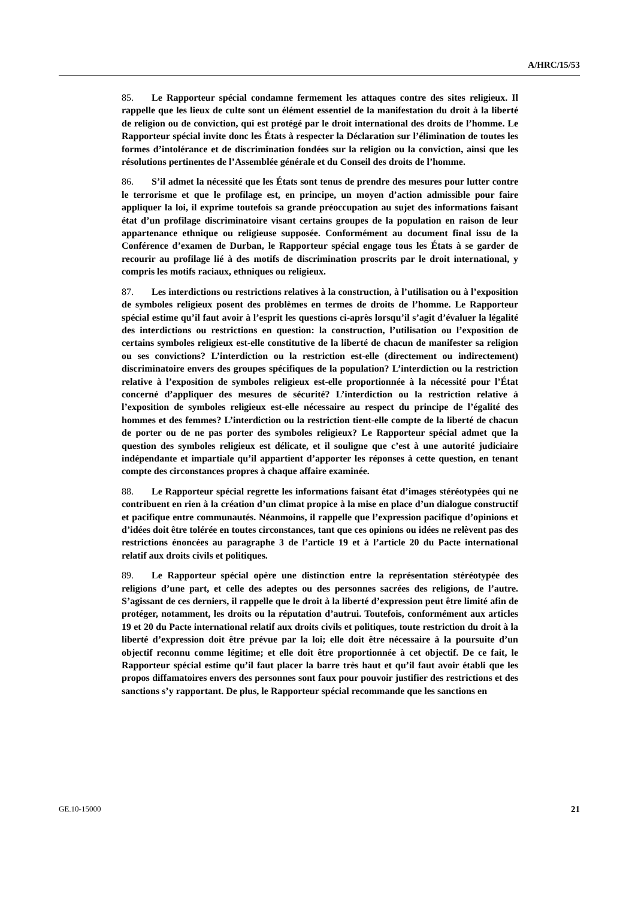A/HRC/15/53
85. Le Rapporteur spécial condamne fermement les attaques contre des sites religieux. Il rappelle que les lieux de culte sont un élément essentiel de la manifestation du droit à la liberté de religion ou de conviction, qui est protégé par le droit international des droits de l’homme. Le Rapporteur spécial invite donc les États à respecter la Déclaration sur l’élimination de toutes les formes d’intolérance et de discrimination fondées sur la religion ou la conviction, ainsi que les résolutions pertinentes de l’Assemblée générale et du Conseil des droits de l’homme.
86. S’il admet la nécessité que les États sont tenus de prendre des mesures pour lutter contre le terrorisme et que le profilage est, en principe, un moyen d’action admissible pour faire appliquer la loi, il exprime toutefois sa grande préoccupation au sujet des informations faisant état d’un profilage discriminatoire visant certains groupes de la population en raison de leur appartenance ethnique ou religieuse supposée. Conformément au document final issu de la Conférence d’examen de Durban, le Rapporteur spécial engage tous les États à se garder de recourir au profilage lié à des motifs de discrimination proscrits par le droit international, y compris les motifs raciaux, ethniques ou religieux.
87. Les interdictions ou restrictions relatives à la construction, à l’utilisation ou à l’exposition de symboles religieux posent des problèmes en termes de droits de l’homme. Le Rapporteur spécial estime qu’il faut avoir à l’esprit les questions ci-après lorsqu’il s’agit d’évaluer la légalité des interdictions ou restrictions en question: la construction, l’utilisation ou l’exposition de certains symboles religieux est-elle constitutive de la liberté de chacun de manifester sa religion ou ses convictions? L’interdiction ou la restriction est-elle (directement ou indirectement) discriminatoire envers des groupes spécifiques de la population? L’interdiction ou la restriction relative à l’exposition de symboles religieux est-elle proportionnée à la nécessité pour l’État concerné d’appliquer des mesures de sécurité? L’interdiction ou la restriction relative à l’exposition de symboles religieux est-elle nécessaire au respect du principe de l’égalité des hommes et des femmes? L’interdiction ou la restriction tient-elle compte de la liberté de chacun de porter ou de ne pas porter des symboles religieux? Le Rapporteur spécial admet que la question des symboles religieux est délicate, et il souligne que c’est à une autorité judiciaire indépendante et impartiale qu’il appartient d’apporter les réponses à cette question, en tenant compte des circonstances propres à chaque affaire examinée.
88. Le Rapporteur spécial regrette les informations faisant état d’images stéréotypées qui ne contribuent en rien à la création d’un climat propice à la mise en place d’un dialogue constructif et pacifique entre communautés. Néanmoins, il rappelle que l’expression pacifique d’opinions et d’idées doit être tolérée en toutes circonstances, tant que ces opinions ou idées ne relèvent pas des restrictions énoncées au paragraphe 3 de l’article 19 et à l’article 20 du Pacte international relatif aux droits civils et politiques.
89. Le Rapporteur spécial opère une distinction entre la représentation stéréotypée des religions d’une part, et celle des adeptes ou des personnes sacrées des religions, de l’autre. S’agissant de ces derniers, il rappelle que le droit à la liberté d’expression peut être limité afin de protéger, notamment, les droits ou la réputation d’autrui. Toutefois, conformément aux articles 19 et 20 du Pacte international relatif aux droits civils et politiques, toute restriction du droit à la liberté d’expression doit être prévue par la loi; elle doit être nécessaire à la poursuite d’un objectif reconnu comme légitime; et elle doit être proportionnée à cet objectif. De ce fait, le Rapporteur spécial estime qu’il faut placer la barre très haut et qu’il faut avoir établi que les propos diffamatoires envers des personnes sont faux pour pouvoir justifier des restrictions et des sanctions s’y rapportant. De plus, le Rapporteur spécial recommande que les sanctions en
GE.10-15000 21